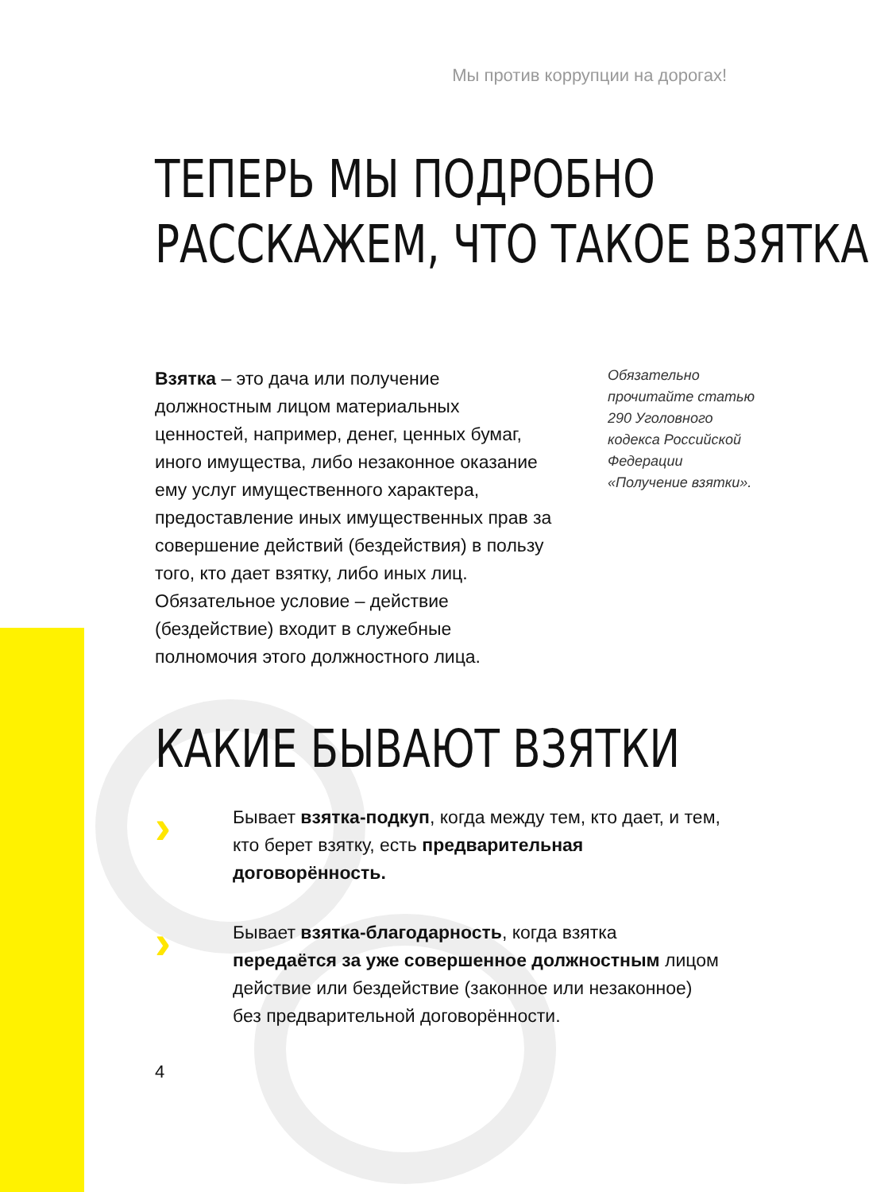Мы против коррупции на дорогах!
ТЕПЕРЬ МЫ ПОДРОБНО
РАССКАЖЕМ, ЧТО ТАКОЕ ВЗЯТКА
Взятка – это дача или получение должностным лицом материальных ценностей, например, денег, ценных бумаг, иного имущества, либо незаконное оказание ему услуг имущественного характера, предоставление иных имущественных прав за совершение действий (бездействия) в пользу того, кто дает взятку, либо иных лиц. Обязательное условие – действие (бездействие) входит в служебные полномочия этого должностного лица.
Обязательно прочитайте статью 290 Уголовного кодекса Российской Федерации «Получение взятки».
КАКИЕ БЫВАЮТ ВЗЯТКИ
›
Бывает взятка-подкуп, когда между тем, кто дает, и тем, кто берет взятку, есть предварительная договорённость.
›
Бывает взятка-благодарность, когда взятка передаётся за уже совершенное должностным лицом действие или бездействие (законное или незаконное) без предварительной договорённости.
4